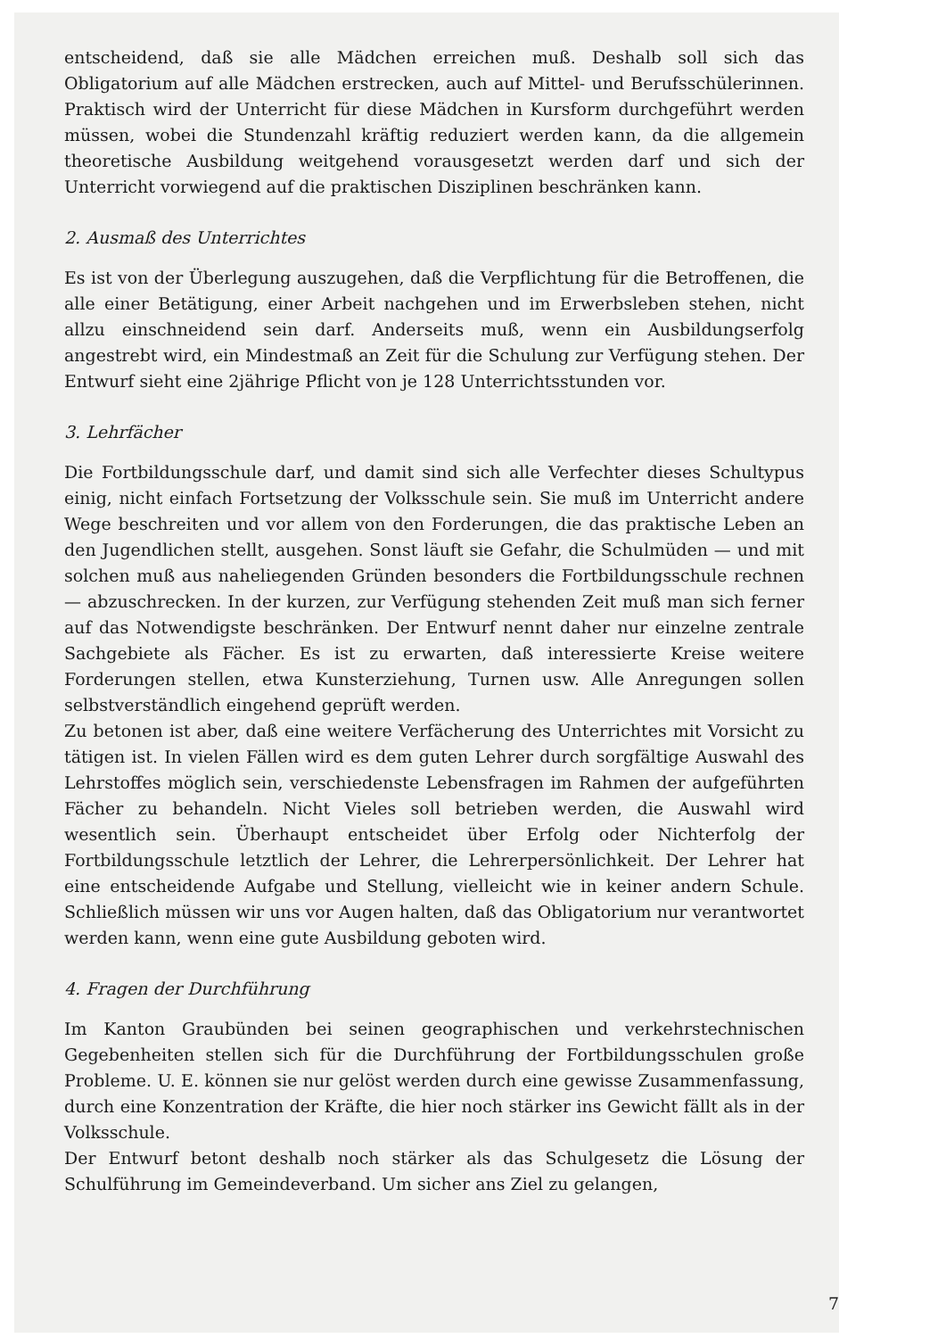entscheidend, daß sie alle Mädchen erreichen muß. Deshalb soll sich das Obligatorium auf alle Mädchen erstrecken, auch auf Mittel- und Berufsschülerinnen. Praktisch wird der Unterricht für diese Mädchen in Kursform durchgeführt werden müssen, wobei die Stundenzahl kräftig reduziert werden kann, da die allgemein theoretische Ausbildung weitgehend vorausgesetzt werden darf und sich der Unterricht vorwiegend auf die praktischen Disziplinen beschränken kann.
2. Ausmaß des Unterrichtes
Es ist von der Überlegung auszugehen, daß die Verpflichtung für die Betroffenen, die alle einer Betätigung, einer Arbeit nachgehen und im Erwerbsleben stehen, nicht allzu einschneidend sein darf. Anderseits muß, wenn ein Ausbildungserfolg angestrebt wird, ein Mindestmaß an Zeit für die Schulung zur Verfügung stehen. Der Entwurf sieht eine 2jährige Pflicht von je 128 Unterrichtsstunden vor.
3. Lehrfächer
Die Fortbildungsschule darf, und damit sind sich alle Verfechter dieses Schultypus einig, nicht einfach Fortsetzung der Volksschule sein. Sie muß im Unterricht andere Wege beschreiten und vor allem von den Forderungen, die das praktische Leben an den Jugendlichen stellt, ausgehen. Sonst läuft sie Gefahr, die Schulmüden — und mit solchen muß aus naheliegenden Gründen besonders die Fortbildungsschule rechnen — abzuschrecken. In der kurzen, zur Verfügung stehenden Zeit muß man sich ferner auf das Notwendigste beschränken. Der Entwurf nennt daher nur einzelne zentrale Sachgebiete als Fächer. Es ist zu erwarten, daß interessierte Kreise weitere Forderungen stellen, etwa Kunsterziehung, Turnen usw. Alle Anregungen sollen selbstverständlich eingehend geprüft werden.
Zu betonen ist aber, daß eine weitere Verfächerung des Unterrichtes mit Vorsicht zu tätigen ist. In vielen Fällen wird es dem guten Lehrer durch sorgfältige Auswahl des Lehrstoffes möglich sein, verschiedenste Lebensfragen im Rahmen der aufgeführten Fächer zu behandeln. Nicht Vieles soll betrieben werden, die Auswahl wird wesentlich sein. Überhaupt entscheidet über Erfolg oder Nichterfolg der Fortbildungsschule letztlich der Lehrer, die Lehrerpersönlichkeit. Der Lehrer hat eine entscheidende Aufgabe und Stellung, vielleicht wie in keiner andern Schule. Schließlich müssen wir uns vor Augen halten, daß das Obligatorium nur verantwortet werden kann, wenn eine gute Ausbildung geboten wird.
4. Fragen der Durchführung
Im Kanton Graubünden bei seinen geographischen und verkehrstechnischen Gegebenheiten stellen sich für die Durchführung der Fortbildungsschulen große Probleme. U. E. können sie nur gelöst werden durch eine gewisse Zusammenfassung, durch eine Konzentration der Kräfte, die hier noch stärker ins Gewicht fällt als in der Volksschule.
Der Entwurf betont deshalb noch stärker als das Schulgesetz die Lösung der Schulführung im Gemeindeverband. Um sicher ans Ziel zu gelangen,
7